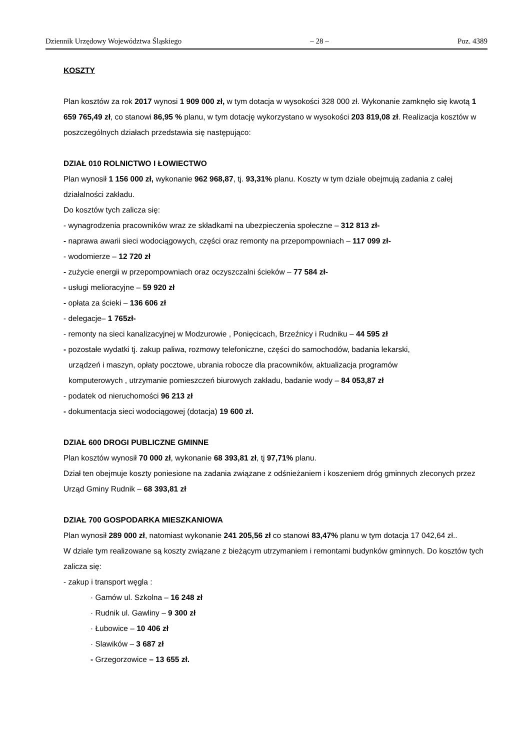Dziennik Urzędowy Województwa Śląskiego – 28 – Poz. 4389
KOSZTY
Plan kosztów za rok 2017 wynosi 1 909 000 zł, w tym dotacja w wysokości 328 000 zł. Wykonanie zamknęło się kwotą 1 659 765,49 zł, co stanowi 86,95 % planu, w tym dotację wykorzystano w wysokości 203 819,08 zł. Realizacja kosztów w poszczególnych działach przedstawia się następująco:
DZIAŁ 010 ROLNICTWO I ŁOWIECTWO
Plan wynosił 1 156 000 zł, wykonanie 962 968,87, tj. 93,31% planu. Koszty w tym dziale obejmują zadania z całej działalności zakładu.
Do kosztów tych zalicza się:
- wynagrodzenia pracowników wraz ze składkami na ubezpieczenia społeczne – 312 813 zł-
- naprawa awarii sieci wodociągowych, części oraz remonty na przepompowniach – 117 099 zł-
- wodomierze – 12 720 zł
- zużycie energii w przepompowniach oraz oczyszczalni ścieków – 77 584 zł-
- usługi melioracyjne – 59 920 zł
- opłata za ścieki – 136 606 zł
- delegacje– 1 765zł-
- remonty na sieci kanalizacyjnej w Modzurowie , Ponięcicach, Brzeźnicy i Rudniku – 44 595 zł
- pozostałe wydatki tj. zakup paliwa, rozmowy telefoniczne, części do samochodów, badania lekarski,
urządzeń i maszyn, opłaty pocztowe, ubrania robocze dla pracowników, aktualizacja programów
komputerowych , utrzymanie pomieszczeń biurowych zakładu, badanie wody – 84 053,87 zł
- podatek od nieruchomości 96 213 zł
- dokumentacja sieci wodociągowej (dotacja) 19 600 zł.
DZIAŁ 600 DROGI PUBLICZNE GMINNE
Plan kosztów wynosił 70 000 zł, wykonanie 68 393,81 zł, tj 97,71% planu.
Dział ten obejmuje koszty poniesione na zadania związane z odśnieżaniem i koszeniem dróg gminnych zleconych przez Urząd Gminy Rudnik – 68 393,81 zł
DZIAŁ 700 GOSPODARKA MIESZKANIOWA
Plan wynosił 289 000 zł, natomiast wykonanie 241 205,56 zł co stanowi 83,47% planu w tym dotacja 17 042,64 zł..
W dziale tym realizowane są koszty związane z bieżącym utrzymaniem i remontami budynków gminnych. Do kosztów tych zalicza się:
- zakup i transport węgla :
· Gamów ul. Szkolna – 16 248 zł
· Rudnik ul. Gawliny – 9 300 zł
· Łubowice – 10 406 zł
· Slawików – 3 687 zł
- Grzegorzowice – 13 655 zł.